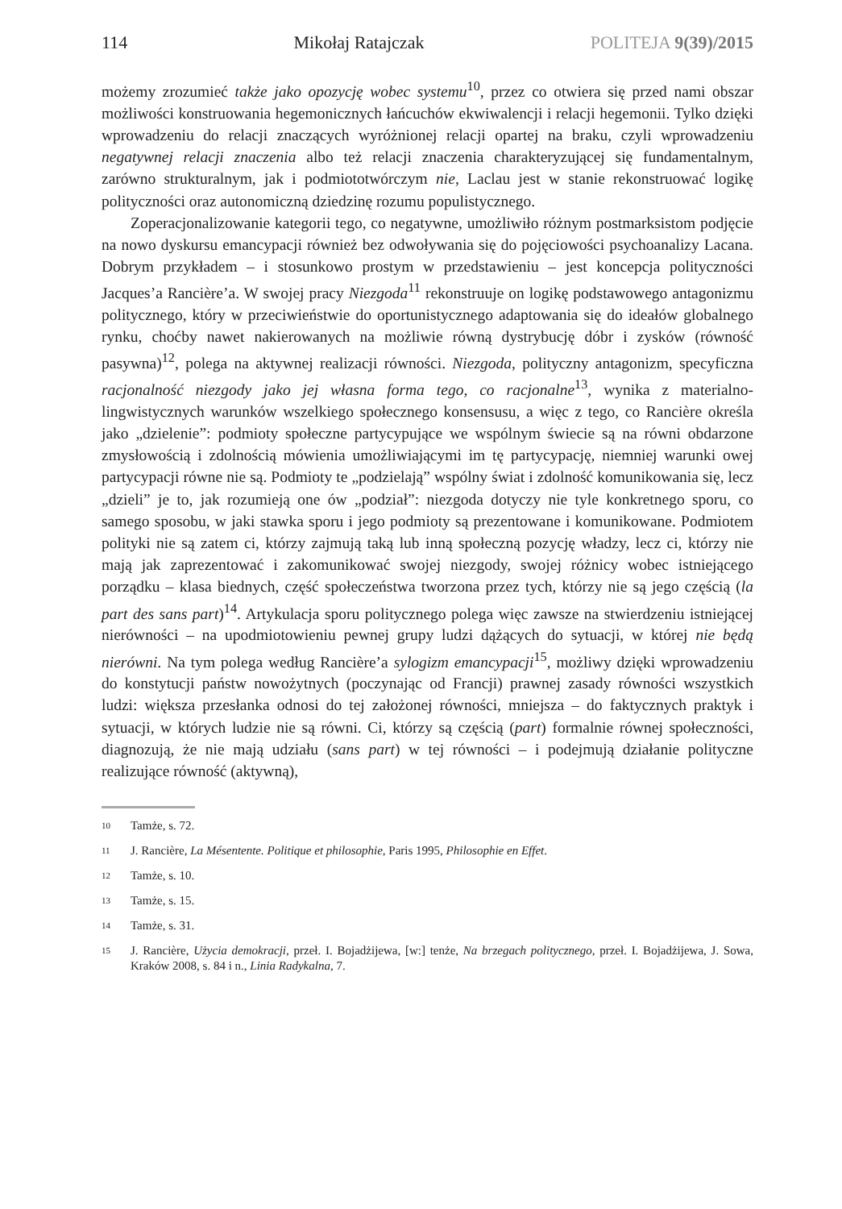114 Mikołaj Ratajczak POLITEJA 9(39)/2015
możemy zrozumieć także jako opozycję wobec systemu<sup>10</sup>, przez co otwiera się przed nami obszar możliwości konstruowania hegemonicznych łańcuchów ekwiwalencji i relacji hegemonii. Tylko dzięki wprowadzeniu do relacji znaczących wyróżnionej relacji opartej na braku, czyli wprowadzeniu negatywnej relacji znaczenia albo też relacji znaczenia charakteryzującej się fundamentalnym, zarówno strukturalnym, jak i podmiototwórczym nie, Laclau jest w stanie rekonstruować logikę polityczności oraz autonomiczną dziedzinę rozumu populistycznego.
Zoperacjonalizowanie kategorii tego, co negatywne, umożliwiło różnym postmarksistom podjęcie na nowo dyskursu emancypacji również bez odwoływania się do pojęciowości psychoanalizy Lacana. Dobrym przykładem – i stosunkowo prostym w przedstawieniu – jest koncepcja polityczności Jacques’a Rancière’a. W swojej pracy Niezgoda<sup>11</sup> rekonstruuje on logikę podstawowego antagonizmu politycznego, który w przeciwieństwie do oportunistycznego adaptowania się do ideałów globalnego rynku, choćby nawet nakierowanych na możliwie równą dystrybucję dóbr i zysków (równość pasywna)<sup>12</sup>, polega na aktywnej realizacji równości. Niezgoda, polityczny antagonizm, specyficzna racjonalność niezgody jako jej własna forma tego, co racjonalne<sup>13</sup>, wynika z materialno-lingwistycznych warunków wszelkiego społecznego konsensusu, a więc z tego, co Rancière określa jako „dzielenie”: podmioty społeczne partycypujące we wspólnym świecie są na równi obdarzone zmysłowością i zdolnością mówienia umożliwiającymi im tę partycypację, niemniej warunki owej partycypacji równe nie są. Podmioty te „podzielają” wspólny świat i zdolność komunikowania się, lecz „dzieli” je to, jak rozumieją one ów „podział”: niezgoda dotyczy nie tyle konkretnego sporu, co samego sposobu, w jaki stawka sporu i jego podmioty są prezentowane i komunikowane. Podmiotem polityki nie są zatem ci, którzy zajmują taką lub inną społeczną pozycję władzy, lecz ci, którzy nie mają jak zaprezentować i zakomunikować swojej niezgody, swojej różnicy wobec istniejącego porządku – klasa biednych, część społeczeństwa tworzona przez tych, którzy nie są jego częścią (la part des sans part)<sup>14</sup>. Artykulacja sporu politycznego polega więc zawsze na stwierdzeniu istniejącej nierówności – na upodmiotowieniu pewnej grupy ludzi dążących do sytuacji, w której nie będą nierówni. Na tym polega według Rancière’a sylogizm emancypacji<sup>15</sup>, możliwy dzięki wprowadzeniu do konstytucji państw nowożytnych (poczynając od Francji) prawnej zasady równości wszystkich ludzi: większa przesłanka odnosi do tej założonej równości, mniejsza – do faktycznych praktyk i sytuacji, w których ludzie nie są równi. Ci, którzy są częścią (part) formalnie równej społeczności, diagnozują, że nie mają udziału (sans part) w tej równości – i podejmują działanie polityczne realizujące równość (aktywną),
10 Tamże, s. 72.
11 J. Rancière, La Mésentente. Politique et philosophie, Paris 1995, Philosophie en Effet.
12 Tamże, s. 10.
13 Tamże, s. 15.
14 Tamże, s. 31.
15 J. Rancière, Użycia demokracji, przeł. I. Bojadżijewa, [w:] tenże, Na brzegach politycznego, przeł. I. Bojadżijewa, J. Sowa, Kraków 2008, s. 84 i n., Linia Radykalna, 7.